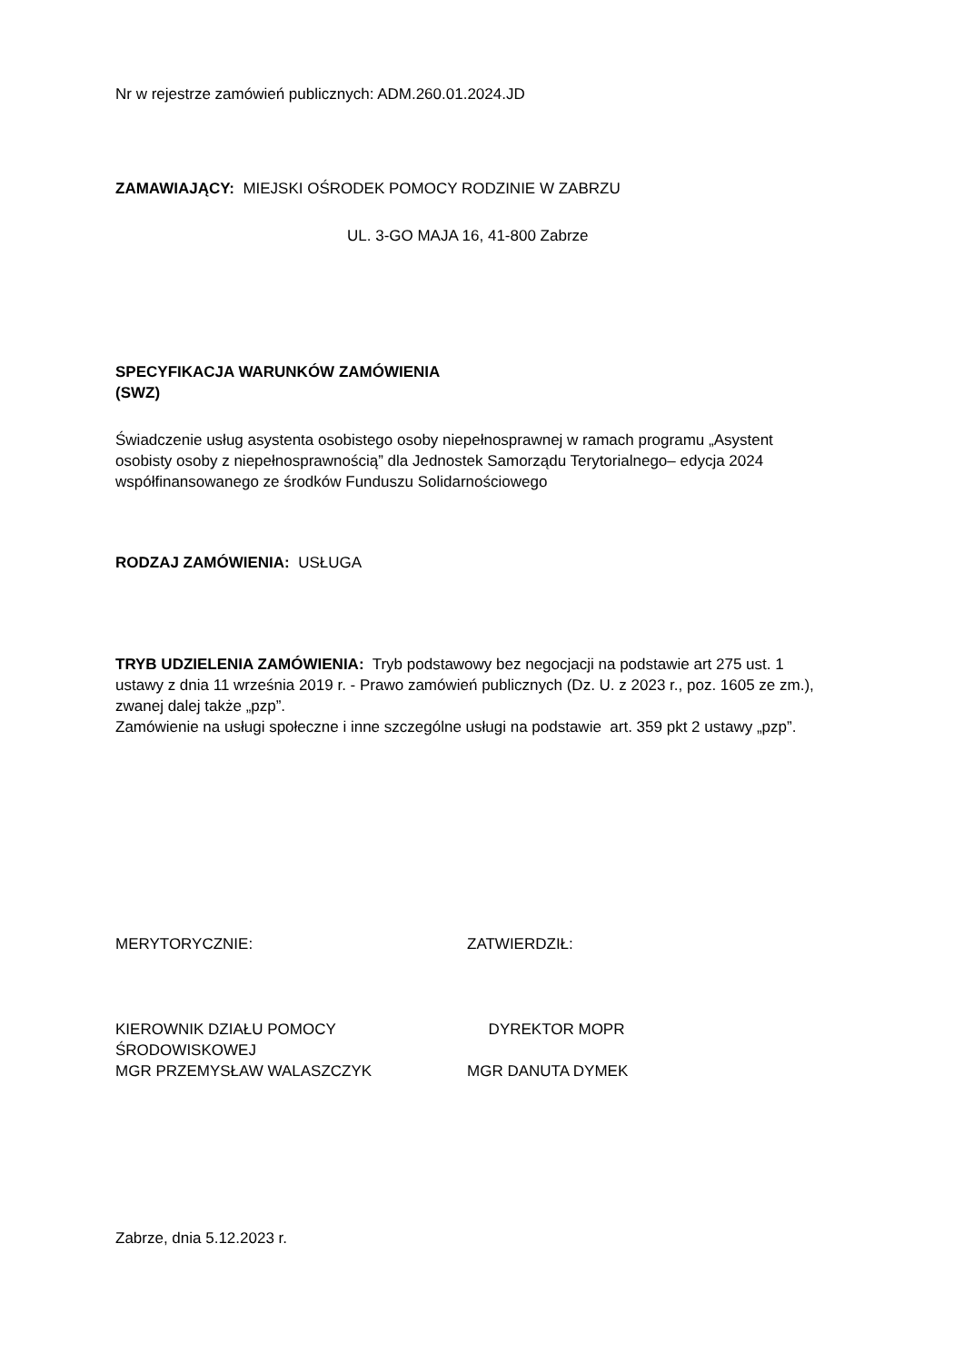Nr w rejestrze zamówień publicznych: ADM.260.01.2024.JD
ZAMAWIAJĄCY: MIEJSKI OŚRODEK POMOCY RODZINIE W ZABRZU
UL. 3-GO MAJA 16, 41-800 Zabrze
SPECYFIKACJA WARUNKÓW ZAMÓWIENIA
(SWZ)
Świadczenie usług asystenta osobistego osoby niepełnosprawnej w ramach programu „Asystent osobisty osoby z niepełnosprawnością” dla Jednostek Samorządu Terytorialnego– edycja 2024 współfinansowanego ze środków Funduszu Solidarnościowego
RODZAJ ZAMÓWIENIA: USŁUGA
TRYB UDZIELENIA ZAMÓWIENIA: Tryb podstawowy bez negocjacji na podstawie art 275 ust. 1 ustawy z dnia 11 września 2019 r. - Prawo zamówień publicznych (Dz. U. z 2023 r., poz. 1605 ze zm.), zwanej dalej także „pzp”.
Zamówienie na usługi społeczne i inne szczególne usługi na podstawie art. 359 pkt 2 ustawy „pzp”.
MERYTORYCZNIE: ZATWIERDZIŁ:
KIEROWNIK DZIAŁU POMOCY
ŚRODOWISKOWEJ
MGR PRZEMYSŁAW WALASZCZYK
DYREKTOR MOPR
MGR DANUTA DYMEK
Zabrze, dnia 5.12.2023 r.